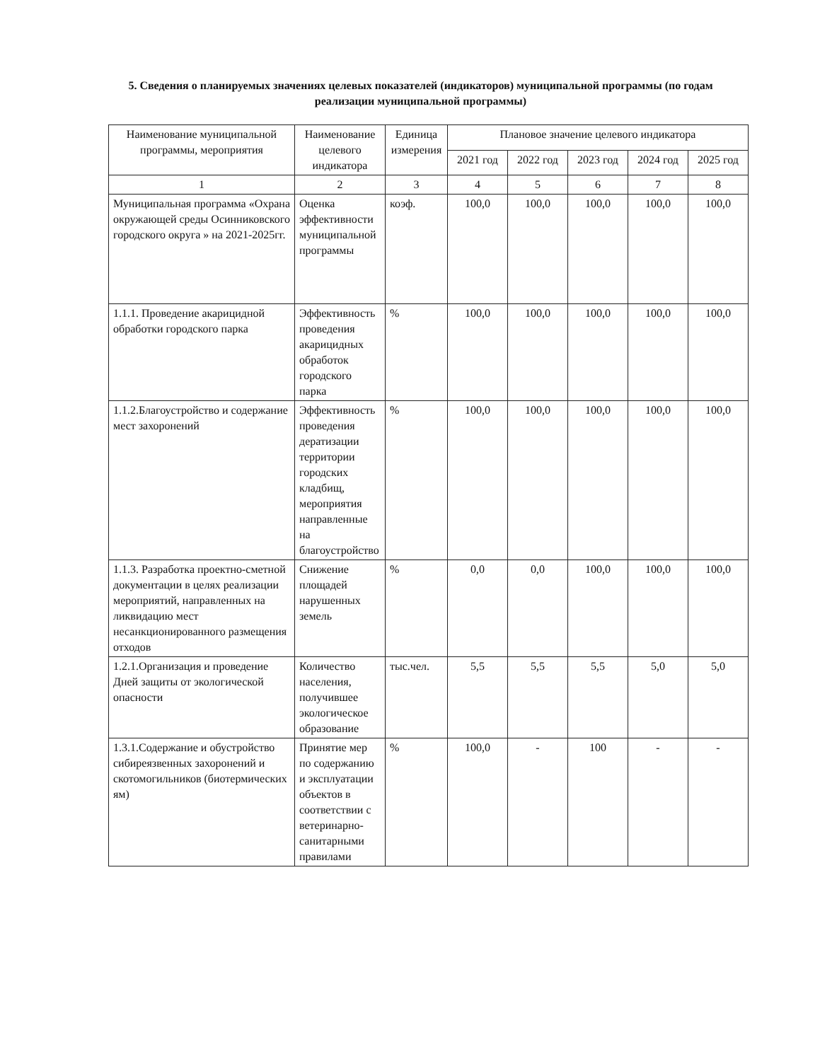5. Сведения о планируемых значениях целевых показателей (индикаторов) муниципальной программы (по годам реализации муниципальной программы)
| Наименование муниципальной программы, мероприятия | Наименование целевого индикатора | Единица измерения | Плановое значение целевого индикатора | | | | |
| --- | --- | --- | --- | --- | --- | --- | --- |
| | | | 2021 год | 2022 год | 2023 год | 2024 год | 2025 год |
| 1 | 2 | 3 | 4 | 5 | 6 | 7 | 8 |
| Муниципальная программа «Охрана окружающей среды Осинниковского городского округа » на 2021-2025гг. | Оценка эффективности муниципальной программы | коэф. | 100,0 | 100,0 | 100,0 | 100,0 | 100,0 |
| 1.1.1. Проведение акарицидной обработки городского парка | Эффективность проведения акарицидных обработок городского парка | % | 100,0 | 100,0 | 100,0 | 100,0 | 100,0 |
| 1.1.2.Благоустройство и содержание мест захоронений | Эффективность проведения дератизации территории городских кладбищ, мероприятия направленные на благоустройство | % | 100,0 | 100,0 | 100,0 | 100,0 | 100,0 |
| 1.1.3. Разработка проектно-сметной документации в целях реализации мероприятий, направленных на ликвидацию мест несанкционированного размещения отходов | Снижение площадей нарушенных земель | % | 0,0 | 0,0 | 100,0 | 100,0 | 100,0 |
| 1.2.1.Организация и проведение Дней защиты от экологической опасности | Количество населения, получившее экологическое образование | тыс.чел. | 5,5 | 5,5 | 5,5 | 5,0 | 5,0 |
| 1.3.1.Содержание и обустройство сибиреязвенных захоронений и скотомогильников (биотермических ям) | Принятие мер по содержанию и эксплуатации объектов в соответствии с ветеринарно-санитарными правилами | % | 100,0 | - | 100 | - | - |